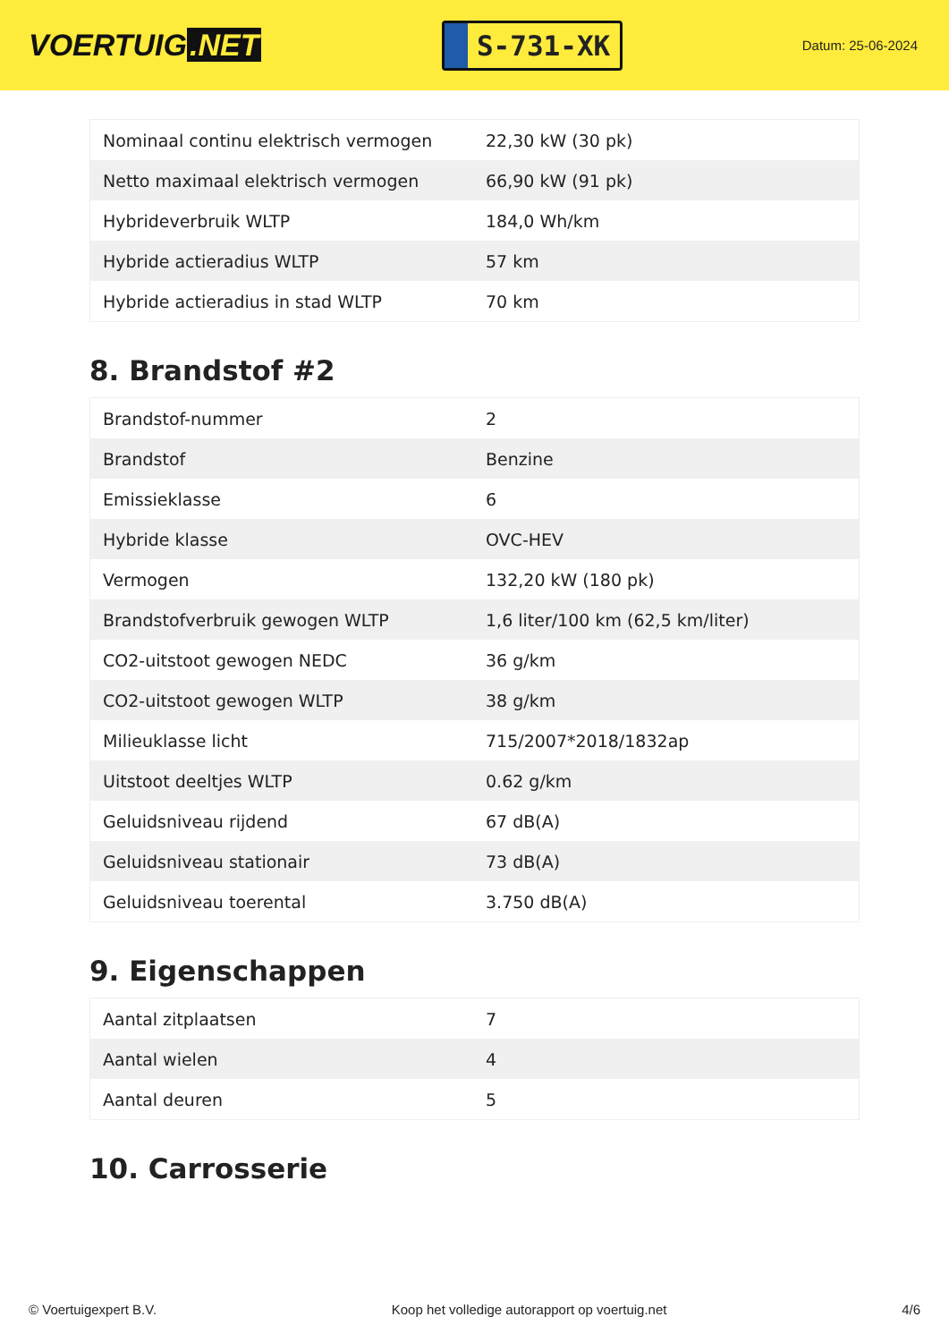VOERTUIG.NET
S-731-XK
Datum: 25-06-2024
| Nominaal continu elektrisch vermogen | 22,30 kW (30 pk) |
| Netto maximaal elektrisch vermogen | 66,90 kW (91 pk) |
| Hybrideverbruik WLTP | 184,0 Wh/km |
| Hybride actieradius WLTP | 57 km |
| Hybride actieradius in stad WLTP | 70 km |
8. Brandstof #2
| Brandstof-nummer | 2 |
| Brandstof | Benzine |
| Emissieklasse | 6 |
| Hybride klasse | OVC-HEV |
| Vermogen | 132,20 kW (180 pk) |
| Brandstofverbruik gewogen WLTP | 1,6 liter/100 km (62,5 km/liter) |
| CO2-uitstoot gewogen NEDC | 36 g/km |
| CO2-uitstoot gewogen WLTP | 38 g/km |
| Milieuklasse licht | 715/2007*2018/1832ap |
| Uitstoot deeltjes WLTP | 0.62 g/km |
| Geluidsniveau rijdend | 67 dB(A) |
| Geluidsniveau stationair | 73 dB(A) |
| Geluidsniveau toerental | 3.750 dB(A) |
9. Eigenschappen
| Aantal zitplaatsen | 7 |
| Aantal wielen | 4 |
| Aantal deuren | 5 |
10. Carrosserie
© Voertuigexpert B.V. Koop het volledige autorapport op voertuig.net 4/6